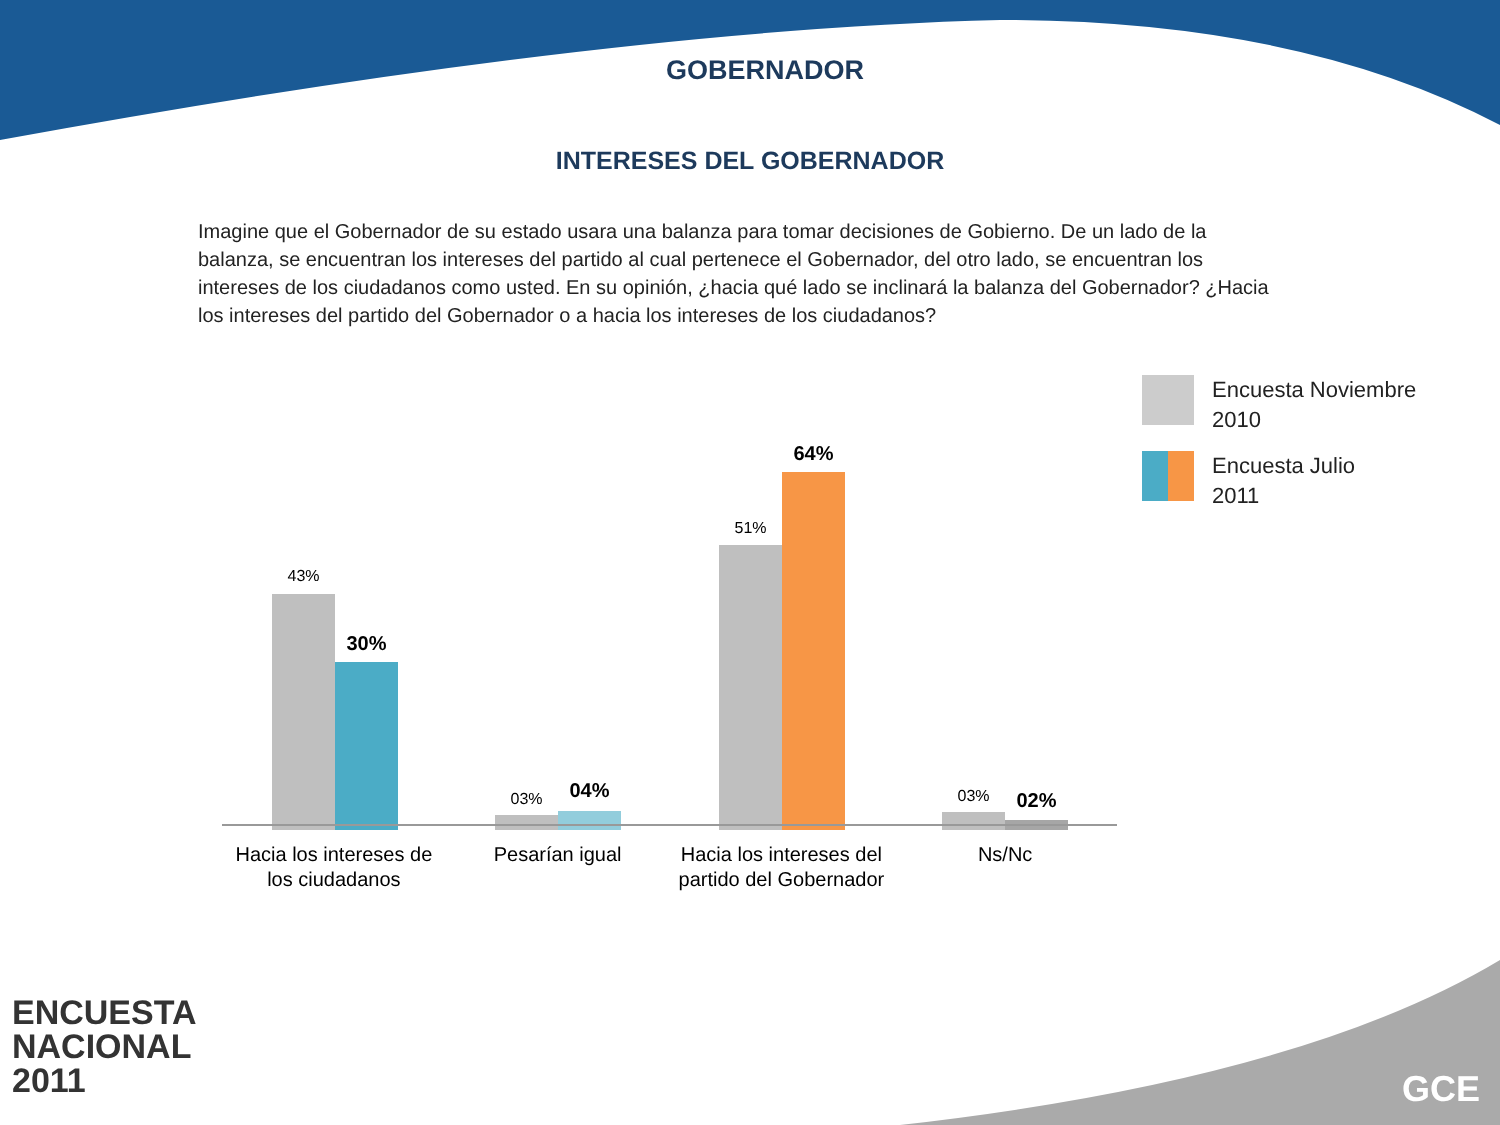GOBERNADOR
INTERESES DEL GOBERNADOR
Imagine que el Gobernador de su estado usara una balanza para tomar decisiones de Gobierno. De un lado de la balanza, se encuentran los intereses del partido al cual pertenece el Gobernador, del otro lado, se encuentran los intereses de los ciudadanos como usted. En su opinión, ¿hacia qué lado se inclinará la balanza del Gobernador? ¿Hacia los intereses del partido del Gobernador o a hacia los intereses de los ciudadanos?
43%
30%
03% 04%
51%
64%
03% 02%
Hacia los intereses de los ciudadanos
Pesarían igual Hacia los intereses del partido del Gobernador
Ns/Nc
Encuesta Noviembre
2010
Encuesta Julio
2011
ENCUESTA
NACIONAL
2011
GCE